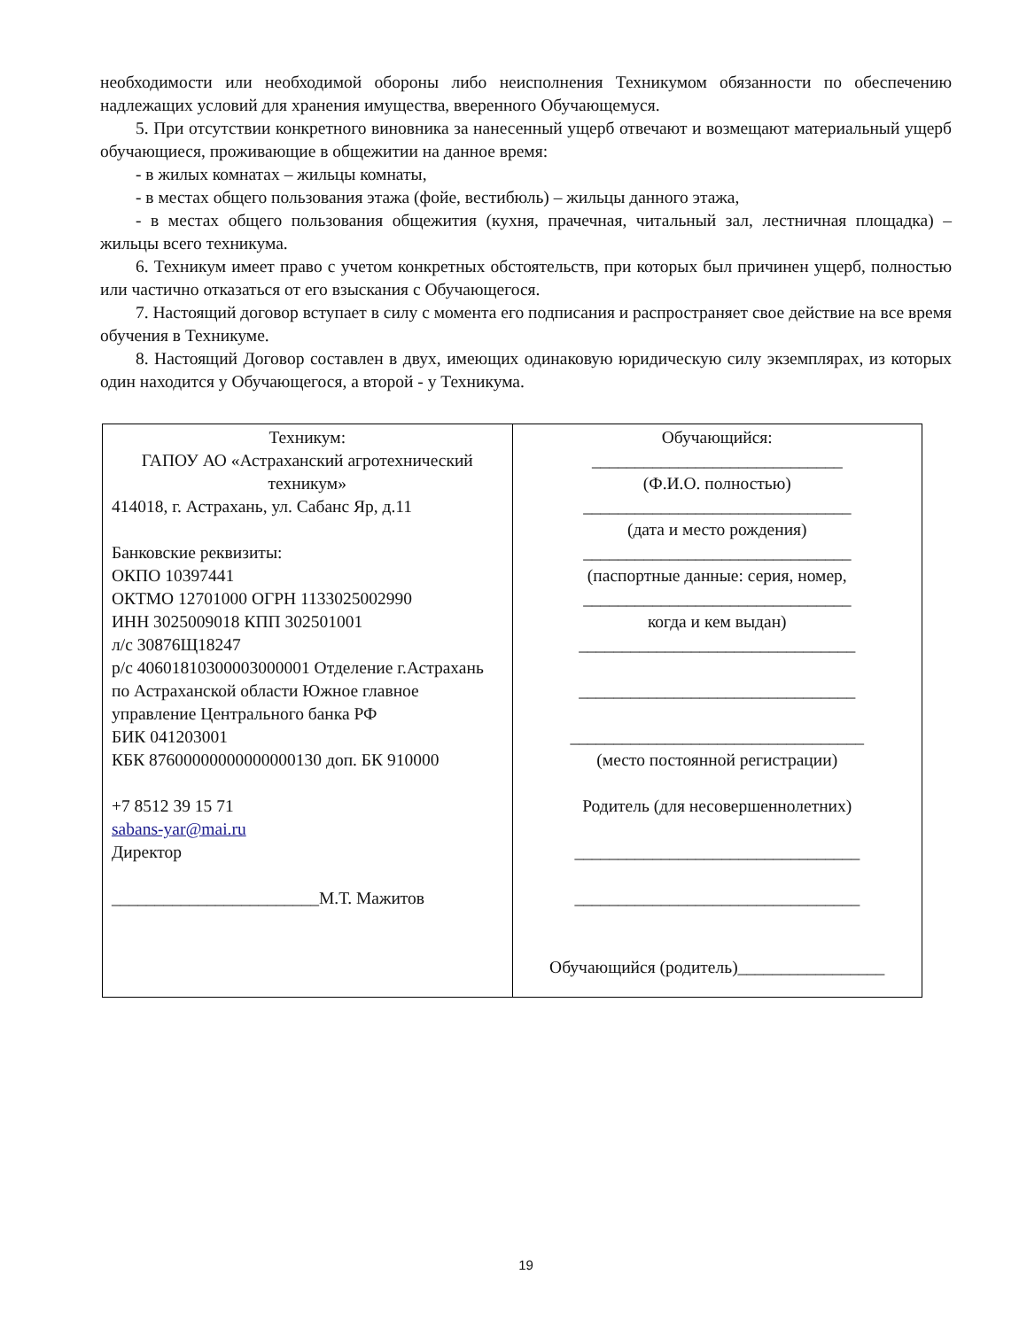необходимости или необходимой обороны либо неисполнения Техникумом обязанности по обеспечению надлежащих условий для хранения имущества, вверенного Обучающемуся.
5. При отсутствии конкретного виновника за нанесенный ущерб отвечают и возмещают материальный ущерб обучающиеся, проживающие в общежитии на данное время:
- в жилых комнатах – жильцы комнаты,
- в местах общего пользования этажа (фойе, вестибюль) – жильцы данного этажа,
- в местах общего пользования общежития (кухня, прачечная, читальный зал, лестничная площадка) – жильцы всего техникума.
6. Техникум имеет право с учетом конкретных обстоятельств, при которых был причинен ущерб, полностью или частично отказаться от его взыскания с Обучающегося.
7. Настоящий договор вступает в силу с момента его подписания и распространяет свое действие на все время обучения в Техникуме.
8. Настоящий Договор составлен в двух, имеющих одинаковую юридическую силу экземплярах, из которых один находится у Обучающегося, а второй - у Техникума.
| Техникум: ГАПОУ АО «Астраханский агротехнический техникум» 414018, г. Астрахань, ул. Сабанс Яр, д.11 Банковские реквизиты: ОКПО 10397441 ОКТМО 12701000 ОГРН 1133025002990 ИНН 3025009018 КПП 302501001 л/с 30876Щ18247 р/с 40601810300003000001 Отделение г.Астрахань по Астраханской области Южное главное управление Центрального банка РФ БИК 041203001 КБК 87600000000000000130 доп. БК 910000 +7 8512 39 15 71 sabans-yar@mai.ru Директор ________________________М.Т. Мажитов | Обучающийся: _____________________________ (Ф.И.О. полностью) _______________________________ (дата и место рождения) _______________________________ (паспортные данные: серия, номер, _______________________________ когда и кем выдан) ________________________________ ________________________________ __________________________________ (место постоянной регистрации) Родитель (для несовершеннолетних) _________________________________ _________________________________ Обучающийся (родитель)_________________ |
19